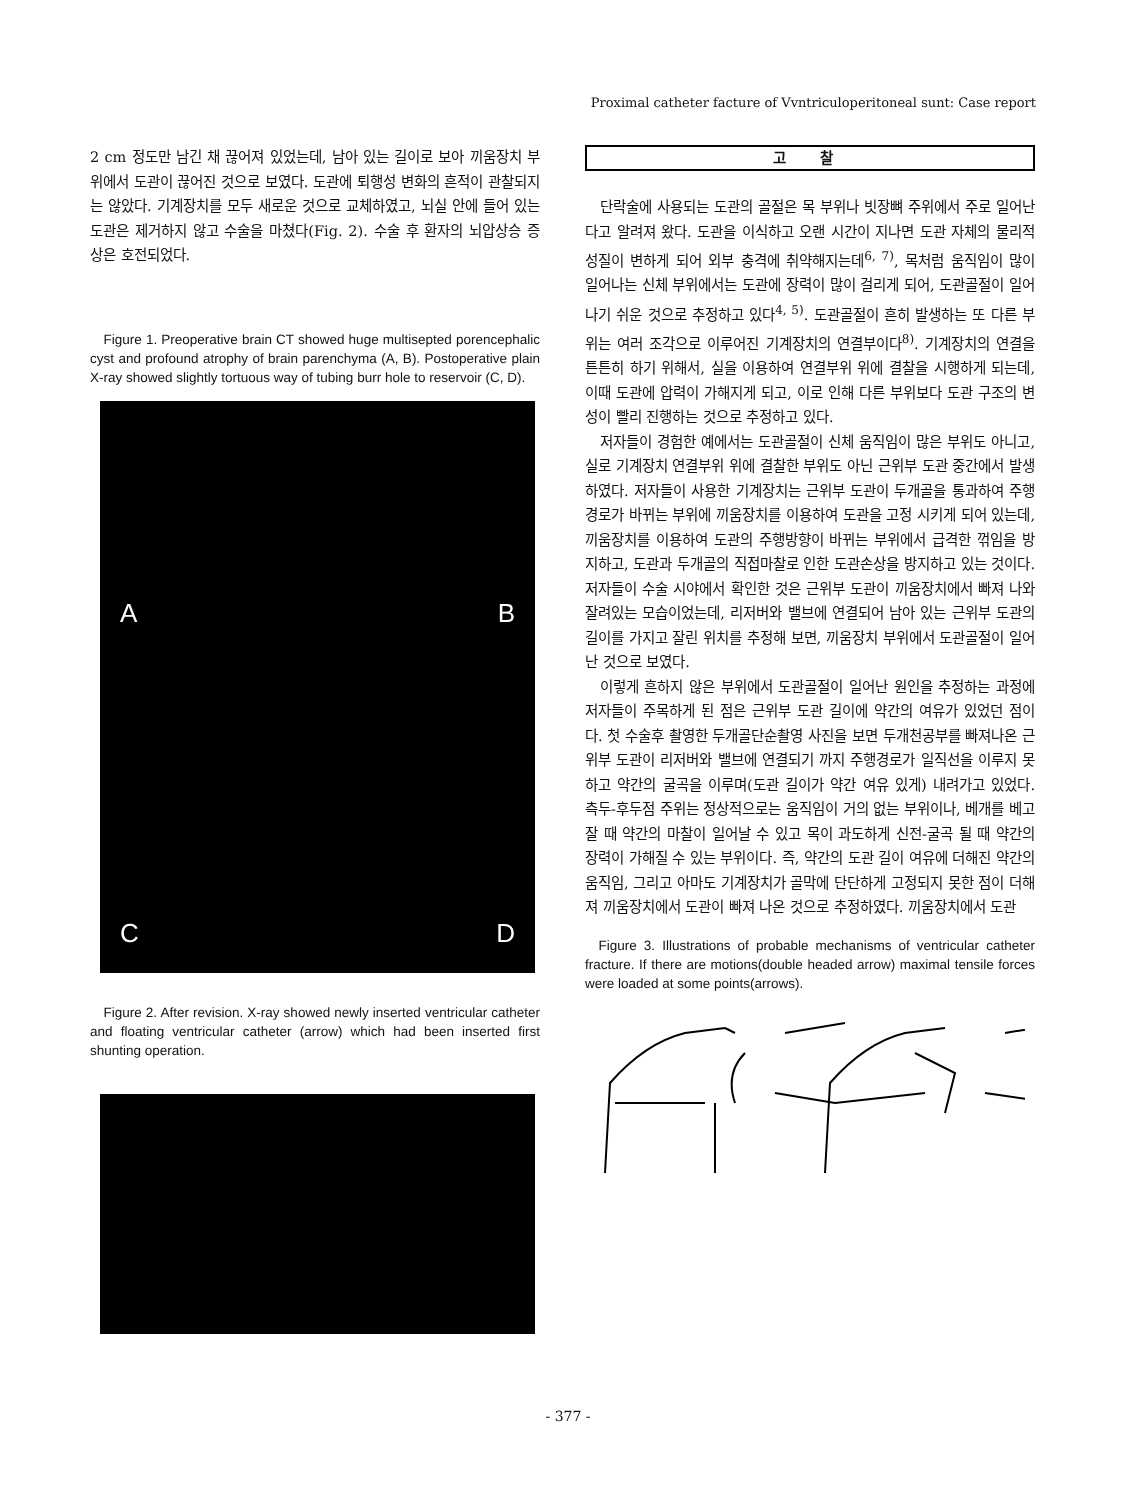Proximal catheter facture of Vvntriculoperitoneal sunt: Case report
2 cm 정도만 남긴 채 끊어져 있었는데, 남아 있는 길이로 보아 끼움장치 부위에서 도관이 끊어진 것으로 보였다. 도관에 퇴행성 변화의 흔적이 관찰되지는 않았다. 기계장치를 모두 새로운 것으로 교체하였고, 뇌실 안에 들어 있는 도관은 제거하지 않고 수술을 마쳤다(Fig. 2). 수술 후 환자의 뇌압상승 증상은 호전되었다.
Figure 1. Preoperative brain CT showed huge multisepted porencephalic cyst and profound atrophy of brain parenchyma (A, B). Postoperative plain X-ray showed slightly tortuous way of tubing burr hole to reservoir (C, D).
A B
C D
Figure 2. After revision. X-ray showed newly inserted ventricular catheter and floating ventricular catheter (arrow) which had been inserted first shunting operation.
고 찰
단락술에 사용되는 도관의 골절은 목 부위나 빗장뼈 주위에서 주로 일어난다고 알려져 왔다. 도관을 이식하고 오랜 시간이 지나면 도관 자체의 물리적 성질이 변하게 되어 외부 충격에 취약해지는데<sup>6, 7)</sup>, 목처럼 움직임이 많이 일어나는 신체 부위에서는 도관에 장력이 많이 걸리게 되어, 도관골절이 일어나기 쉬운 것으로 추정하고 있다<sup>4, 5)</sup>. 도관골절이 흔히 발생하는 또 다른 부위는 여러 조각으로 이루어진 기계장치의 연결부이다<sup>8)</sup>. 기계장치의 연결을 튼튼히 하기 위해서, 실을 이용하여 연결부위 위에 결찰을 시행하게 되는데, 이때 도관에 압력이 가해지게 되고, 이로 인해 다른 부위보다 도관 구조의 변성이 빨리 진행하는 것으로 추정하고 있다.
저자들이 경험한 예에서는 도관골절이 신체 움직임이 많은 부위도 아니고, 실로 기계장치 연결부위 위에 결찰한 부위도 아닌 근위부 도관 중간에서 발생하였다. 저자들이 사용한 기계장치는 근위부 도관이 두개골을 통과하여 주행경로가 바뀌는 부위에 끼움장치를 이용하여 도관을 고정 시키게 되어 있는데, 끼움장치를 이용하여 도관의 주행방향이 바뀌는 부위에서 급격한 꺾임을 방지하고, 도관과 두개골의 직접마찰로 인한 도관손상을 방지하고 있는 것이다. 저자들이 수술 시야에서 확인한 것은 근위부 도관이 끼움장치에서 빠져 나와 잘려있는 모습이었는데, 리저버와 밸브에 연결되어 남아 있는 근위부 도관의 길이를 가지고 잘린 위치를 추정해 보면, 끼움장치 부위에서 도관골절이 일어난 것으로 보였다.
이렇게 흔하지 않은 부위에서 도관골절이 일어난 원인을 추정하는 과정에 저자들이 주목하게 된 점은 근위부 도관 길이에 약간의 여유가 있었던 점이다. 첫 수술후 촬영한 두개골단순촬영 사진을 보면 두개천공부를 빠져나온 근위부 도관이 리저버와 밸브에 연결되기 까지 주행경로가 일직선을 이루지 못하고 약간의 굴곡을 이루며(도관 길이가 약간 여유 있게) 내려가고 있었다. 측두-후두점 주위는 정상적으로는 움직임이 거의 없는 부위이나, 베개를 베고 잘 때 약간의 마찰이 일어날 수 있고 목이 과도하게 신전-굴곡 될 때 약간의 장력이 가해질 수 있는 부위이다. 즉, 약간의 도관 길이 여유에 더해진 약간의 움직임, 그리고 아마도 기계장치가 골막에 단단하게 고정되지 못한 점이 더해져 끼움장치에서 도관이 빠져 나온 것으로 추정하였다. 끼움장치에서 도관
Figure 3. Illustrations of probable mechanisms of ventricular catheter fracture. If there are motions(double headed arrow) maximal tensile forces were loaded at some points(arrows).
- 377 -